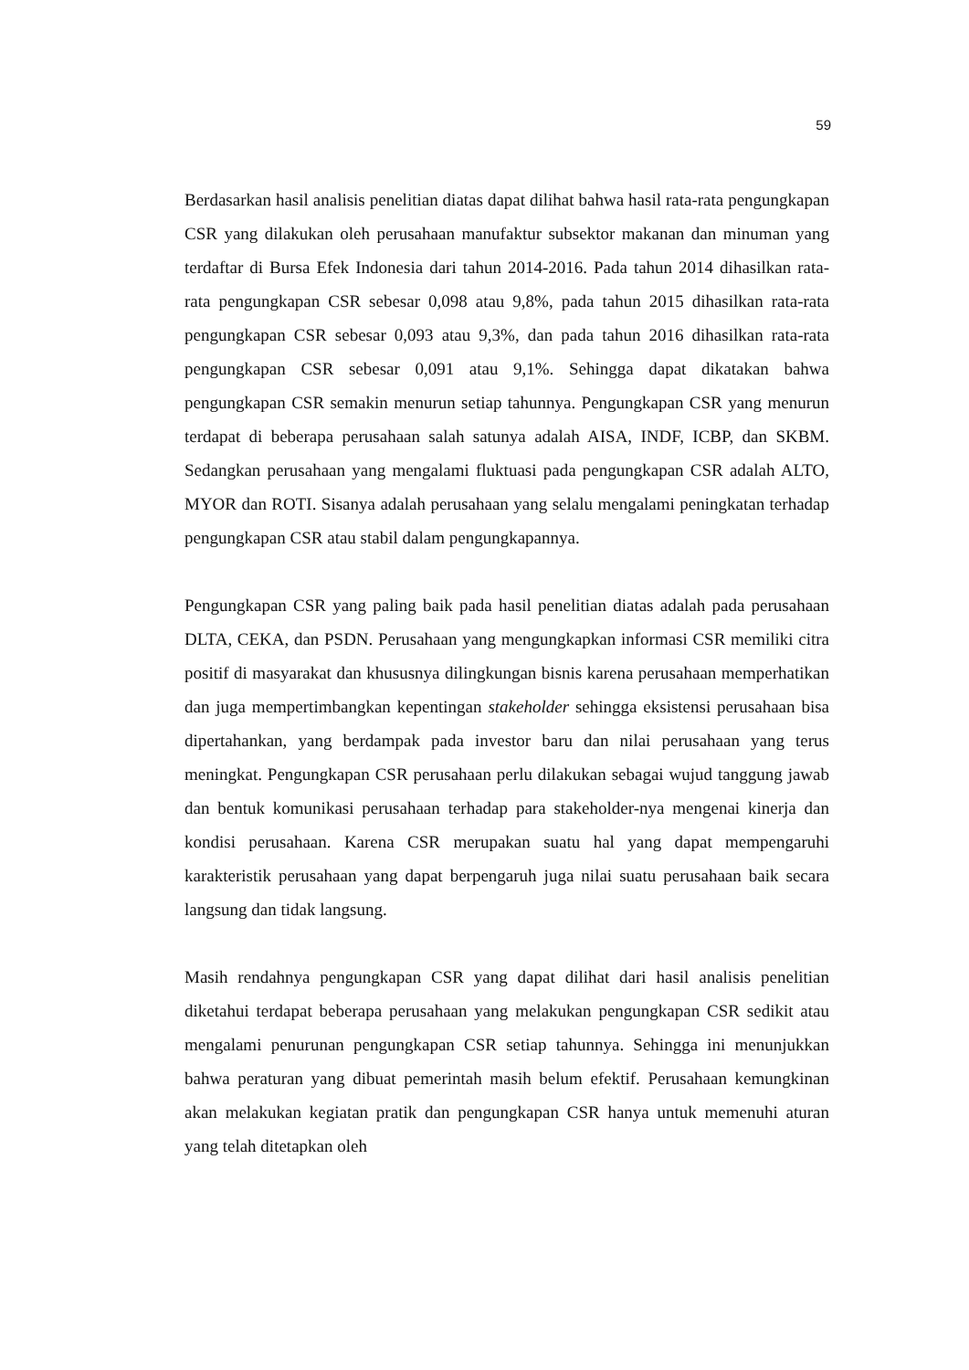59
Berdasarkan hasil analisis penelitian diatas dapat dilihat bahwa hasil rata-rata pengungkapan CSR yang dilakukan oleh perusahaan manufaktur subsektor makanan dan minuman yang terdaftar di Bursa Efek Indonesia dari tahun 2014-2016. Pada tahun 2014 dihasilkan rata-rata pengungkapan CSR sebesar 0,098 atau 9,8%, pada tahun 2015 dihasilkan rata-rata pengungkapan CSR sebesar 0,093 atau 9,3%, dan pada tahun 2016 dihasilkan rata-rata pengungkapan CSR sebesar 0,091 atau 9,1%. Sehingga dapat dikatakan bahwa pengungkapan CSR semakin menurun setiap tahunnya. Pengungkapan CSR yang menurun terdapat di beberapa perusahaan salah satunya adalah AISA, INDF, ICBP, dan SKBM. Sedangkan perusahaan yang mengalami fluktuasi pada pengungkapan CSR adalah ALTO, MYOR dan ROTI. Sisanya adalah perusahaan yang selalu mengalami peningkatan terhadap pengungkapan CSR atau stabil dalam pengungkapannya.
Pengungkapan CSR yang paling baik pada hasil penelitian diatas adalah pada perusahaan DLTA, CEKA, dan PSDN. Perusahaan yang mengungkapkan informasi CSR memiliki citra positif di masyarakat dan khususnya dilingkungan bisnis karena perusahaan memperhatikan dan juga mempertimbangkan kepentingan stakeholder sehingga eksistensi perusahaan bisa dipertahankan, yang berdampak pada investor baru dan nilai perusahaan yang terus meningkat. Pengungkapan CSR perusahaan perlu dilakukan sebagai wujud tanggung jawab dan bentuk komunikasi perusahaan terhadap para stakeholder-nya mengenai kinerja dan kondisi perusahaan. Karena CSR merupakan suatu hal yang dapat mempengaruhi karakteristik perusahaan yang dapat berpengaruh juga nilai suatu perusahaan baik secara langsung dan tidak langsung.
Masih rendahnya pengungkapan CSR yang dapat dilihat dari hasil analisis penelitian diketahui terdapat beberapa perusahaan yang melakukan pengungkapan CSR sedikit atau mengalami penurunan pengungkapan CSR setiap tahunnya. Sehingga ini menunjukkan bahwa peraturan yang dibuat pemerintah masih belum efektif. Perusahaan kemungkinan akan melakukan kegiatan pratik dan pengungkapan CSR hanya untuk memenuhi aturan yang telah ditetapkan oleh